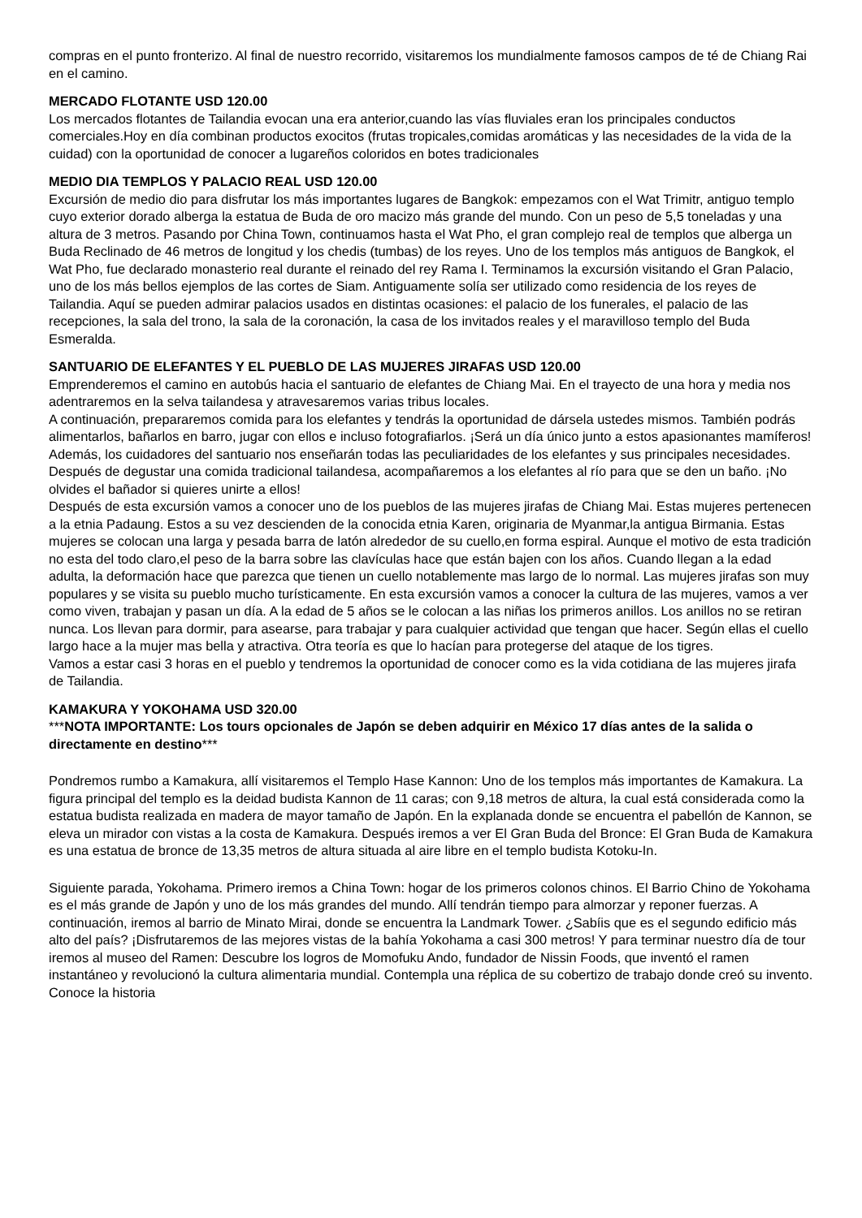compras en el punto fronterizo. Al final de nuestro recorrido, visitaremos los mundialmente famosos campos de té de Chiang Rai en el camino.
MERCADO FLOTANTE USD 120.00
Los mercados flotantes de Tailandia evocan una era anterior,cuando las vías fluviales eran los principales conductos comerciales.Hoy en día combinan productos exocitos (frutas tropicales,comidas aromáticas y las necesidades de la vida de la cuidad) con la oportunidad de conocer a lugareños coloridos en botes tradicionales
MEDIO DIA TEMPLOS Y PALACIO REAL USD 120.00
Excursión de medio dio para disfrutar los más importantes lugares de Bangkok: empezamos con el Wat Trimitr, antiguo templo cuyo exterior dorado alberga la estatua de Buda de oro macizo más grande del mundo. Con un peso de 5,5 toneladas y una altura de 3 metros. Pasando por China Town, continuamos hasta el Wat Pho, el gran complejo real de templos que alberga un Buda Reclinado de 46 metros de longitud y los chedis (tumbas) de los reyes. Uno de los templos más antiguos de Bangkok, el Wat Pho, fue declarado monasterio real durante el reinado del rey Rama I. Terminamos la excursión visitando el Gran Palacio, uno de los más bellos ejemplos de las cortes de Siam. Antiguamente solía ser utilizado como residencia de los reyes de Tailandia. Aquí se pueden admirar palacios usados en distintas ocasiones: el palacio de los funerales, el palacio de las recepciones, la sala del trono, la sala de la coronación, la casa de los invitados reales y el maravilloso templo del Buda Esmeralda.
SANTUARIO DE ELEFANTES Y EL PUEBLO DE LAS MUJERES JIRAFAS USD 120.00
Emprenderemos el camino en autobús hacia el santuario de elefantes de Chiang Mai. En el trayecto de una hora y media nos adentraremos en la selva tailandesa y atravesaremos varias tribus locales.
A continuación, prepararemos comida para los elefantes y tendrás la oportunidad de dársela ustedes mismos. También podrás alimentarlos, bañarlos en barro, jugar con ellos e incluso fotografiarlos. ¡Será un día único junto a estos apasionantes mamíferos! Además, los cuidadores del santuario nos enseñarán todas las peculiaridades de los elefantes y sus principales necesidades.
Después de degustar una comida tradicional tailandesa, acompañaremos a los elefantes al río para que se den un baño. ¡No olvides el bañador si quieres unirte a ellos!
Después de esta excursión vamos a conocer uno de los pueblos de las mujeres jirafas de Chiang Mai. Estas mujeres pertenecen a la etnia Padaung. Estos a su vez descienden de la conocida etnia Karen, originaria de Myanmar,la antigua Birmania. Estas mujeres se colocan una larga y pesada barra de latón alrededor de su cuello,en forma espiral. Aunque el motivo de esta tradición no esta del todo claro,el peso de la barra sobre las clavículas hace que están bajen con los años. Cuando llegan a la edad adulta, la deformación hace que parezca que tienen un cuello notablemente mas largo de lo normal. Las mujeres jirafas son muy populares y se visita su pueblo mucho turísticamente. En esta excursión vamos a conocer la cultura de las mujeres, vamos a ver como viven, trabajan y pasan un día. A la edad de 5 años se le colocan a las niñas los primeros anillos. Los anillos no se retiran nunca. Los llevan para dormir, para asearse, para trabajar y para cualquier actividad que tengan que hacer. Según ellas el cuello largo hace a la mujer mas bella y atractiva. Otra teoría es que lo hacían para protegerse del ataque de los tigres.
Vamos a estar casi 3 horas en el pueblo y tendremos la oportunidad de conocer como es la vida cotidiana de las mujeres jirafa de Tailandia.
KAMAKURA Y YOKOHAMA USD 320.00
***NOTA IMPORTANTE: Los tours opcionales de Japón se deben adquirir en México 17 días antes de la salida o directamente en destino***
Pondremos rumbo a Kamakura, allí visitaremos el Templo Hase Kannon: Uno de los templos más importantes de Kamakura. La figura principal del templo es la deidad budista Kannon de 11 caras; con 9,18 metros de altura, la cual está considerada como la estatua budista realizada en madera de mayor tamaño de Japón. En la explanada donde se encuentra el pabellón de Kannon, se eleva un mirador con vistas a la costa de Kamakura. Después iremos a ver El Gran Buda del Bronce: El Gran Buda de Kamakura es una estatua de bronce de 13,35 metros de altura situada al aire libre en el templo budista Kotoku-In.
Siguiente parada, Yokohama. Primero iremos a China Town: hogar de los primeros colonos chinos. El Barrio Chino de Yokohama es el más grande de Japón y uno de los más grandes del mundo. Allí tendrán tiempo para almorzar y reponer fuerzas. A continuación, iremos al barrio de Minato Mirai, donde se encuentra la Landmark Tower. ¿Sabíis que es el segundo edificio más alto del país? ¡Disfrutaremos de las mejores vistas de la bahía Yokohama a casi 300 metros! Y para terminar nuestro día de tour iremos al museo del Ramen: Descubre los logros de Momofuku Ando, fundador de Nissin Foods, que inventó el ramen instantáneo y revolucionó la cultura alimentaria mundial. Contempla una réplica de su cobertizo de trabajo donde creó su invento. Conoce la historia